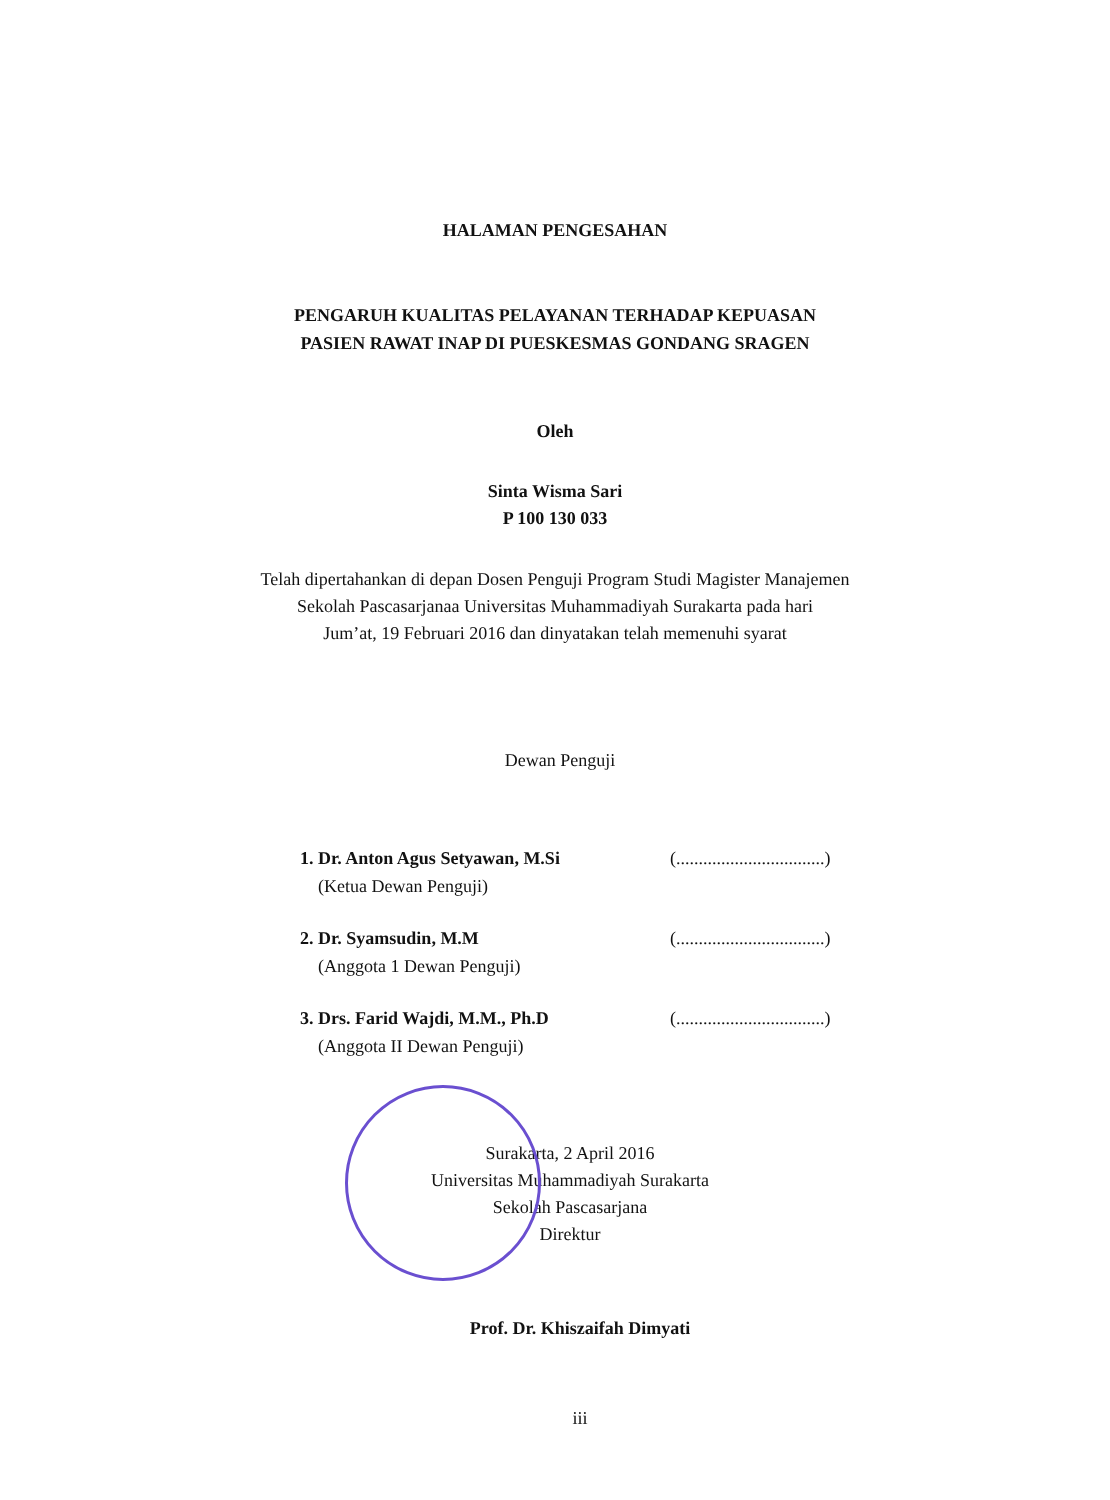HALAMAN PENGESAHAN
PENGARUH KUALITAS PELAYANAN TERHADAP KEPUASAN
PASIEN RAWAT INAP DI PUESKESMAS GONDANG SRAGEN
Oleh
Sinta Wisma Sari
P 100 130 033
Telah dipertahankan di depan Dosen Penguji Program Studi Magister Manajemen
Sekolah Pascasarjanaa Universitas Muhammadiyah Surakarta pada hari
Jum’at, 19 Februari 2016 dan dinyatakan telah memenuhi syarat
Dewan Penguji
1. Dr. Anton Agus Setyawan, M.Si
(Ketua Dewan Penguji)
(.................................)
2. Dr. Syamsudin, M.M
(Anggota 1 Dewan Penguji)
(.................................)
3. Drs. Farid Wajdi, M.M., Ph.D
(Anggota II Dewan Penguji)
(.................................)
Surakarta, 2 April 2016
Universitas Muhammadiyah Surakarta
Sekolah Pascasarjana
Direktur
Prof. Dr. Khiszaifah Dimyati
iii